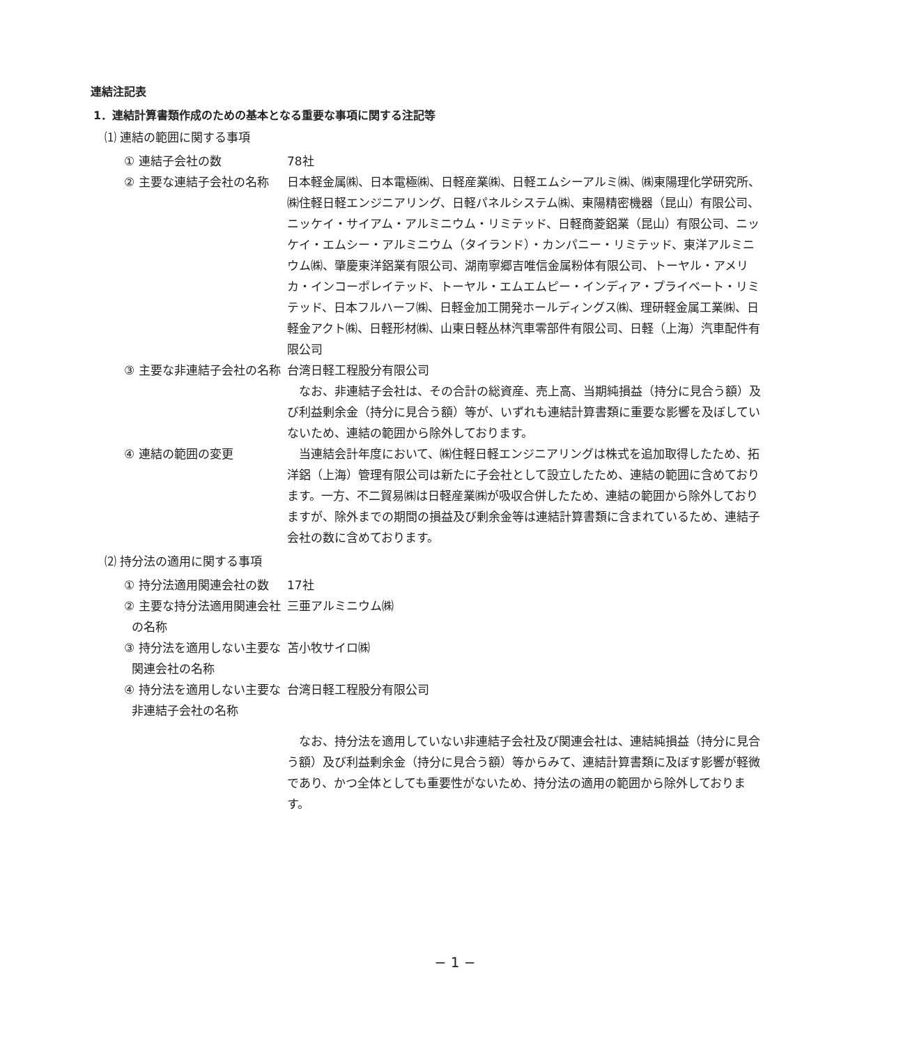連結注記表
1．連結計算書類作成のための基本となる重要な事項に関する注記等
⑴ 連結の範囲に関する事項
① 連結子会社の数 78社
② 主要な連結子会社の名称 日本軽金属㈱、日本電極㈱、日軽産業㈱、日軽エムシーアルミ㈱、㈱東陽理化学研究所、㈱住軽日軽エンジニアリング、日軽パネルシステム㈱、東陽精密機器（昆山）有限公司、ニッケイ・サイアム・アルミニウム・リミテッド、日軽商菱鋁業（昆山）有限公司、ニッケイ・エムシー・アルミニウム（タイランド）・カンパニー・リミテッド、東洋アルミニウム㈱、肇慶東洋鋁業有限公司、湖南寧郷吉唯信金属粉体有限公司、トーヤル・アメリカ・インコーポレイテッド、トーヤル・エムエムピー・インディア・プライベート・リミテッド、日本フルハーフ㈱、日軽金加工開発ホールディングス㈱、理研軽金属工業㈱、日軽金アクト㈱、日軽形材㈱、山東日軽丛林汽車零部件有限公司、日軽（上海）汽車配件有限公司
③ 主要な非連結子会社の名称 台湾日軽工程股分有限公司
なお、非連結子会社は、その合計の総資産、売上高、当期純損益（持分に見合う額）及び利益剰余金（持分に見合う額）等が、いずれも連結計算書類に重要な影響を及ぼしていないため、連結の範囲から除外しております。
④ 連結の範囲の変更 当連結会計年度において、㈱住軽日軽エンジニアリングは株式を追加取得したため、拓洋鋁（上海）管理有限公司は新たに子会社として設立したため、連結の範囲に含めております。一方、不二貿易㈱は日軽産業㈱が吸収合併したため、連結の範囲から除外しておりますが、除外までの期間の損益及び剰余金等は連結計算書類に含まれているため、連結子会社の数に含めております。
⑵ 持分法の適用に関する事項
① 持分法適用関連会社の数 17社
② 主要な持分法適用関連会社
の名称
三亜アルミニウム㈱
③ 持分法を適用しない主要な
関連会社の名称
苫小牧サイロ㈱
④ 持分法を適用しない主要な
非連結子会社の名称
台湾日軽工程股分有限公司
なお、持分法を適用していない非連結子会社及び関連会社は、連結純損益（持分に見合う額）及び利益剰余金（持分に見合う額）等からみて、連結計算書類に及ぼす影響が軽微であり、かつ全体としても重要性がないため、持分法の適用の範囲から除外しております。
− 1 −